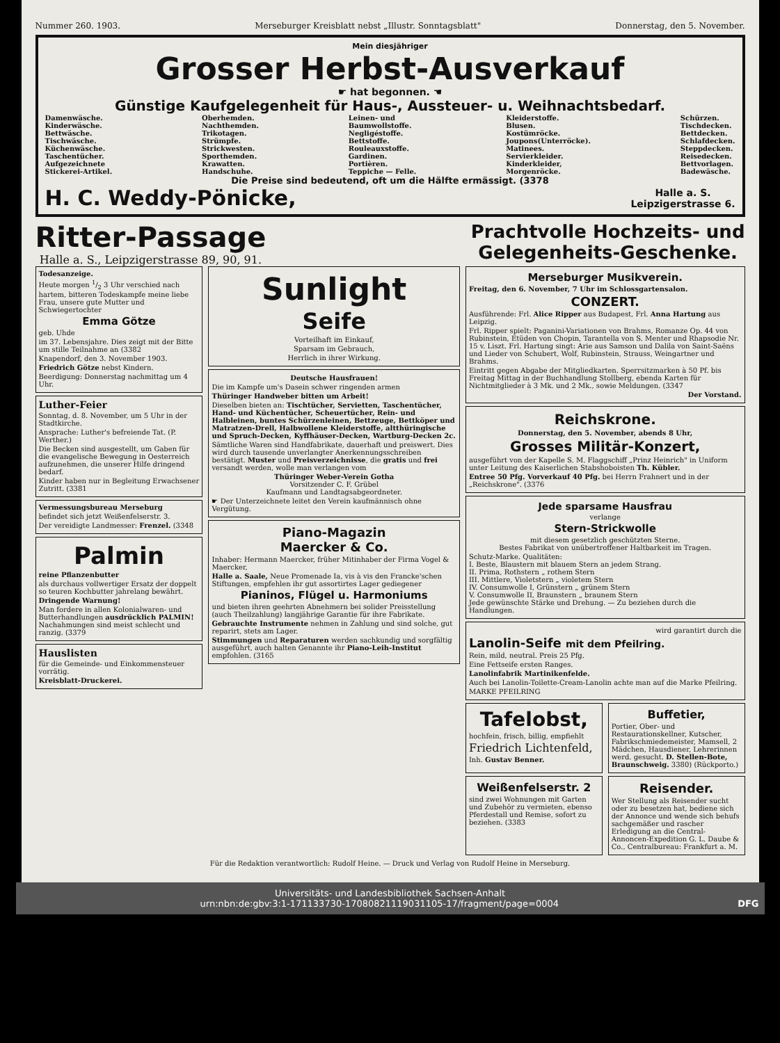Nummer 260. 1903. Merseburger Kreisblatt nebst „Illustr. Sonntagsblatt" Donnerstag, den 5. November.
Mein diesjähriger
Grosser Herbst-Ausverkauf
☛ hat begonnen. ☚
Günstige Kaufgelegenheit für Haus-, Aussteuer- u. Weihnachtsbedarf.
Damenwäsche.
Kinderwäsche.
Bettwäsche.
Tischwäsche.
Küchenwäsche.
Taschentücher.
Aufgezeichnete
Stickerei-Artikel.
Oberhemden.
Nachthemden.
Trikotagen.
Strümpfe.
Strickwesten.
Sporthemden.
Krawatten.
Handschuhe.
Leinen- und
Baumwollstoffe.
Negligéstoffe.
Bettstoffe.
Rouleauxstoffe.
Gardinen.
Portièren.
Teppiche — Felle.
Kleiderstoffe.
Blusen.
Kostümröcke.
Joupons(Unterröcke).
Matinees.
Servierkleider.
Kinderkleider,
Morgenröcke.
Schürzen.
Tischdecken.
Bettdecken.
Schlafdecken.
Steppdecken.
Reisedecken.
Bettvorlagen.
Badewäsche.
Die Preise sind bedeutend, oft um die Hälfte ermässigt. (3378
H. C. Weddy-Pönicke, Halle a. S.
Leipzigerstrasse 6.
Ritter-Passage
Halle a. S., Leipzigerstrasse 89, 90, 91.
Prachtvolle Hochzeits- und
Gelegenheits-Geschenke.
Todesanzeige.
Heute morgen 1/2 3 Uhr verschied nach hartem, bitteren Todeskampfe meine liebe Frau, unsere gute Mutter und Schwiegertochter
Emma Götze
geb. Uhde
im 37. Lebensjahre. Dies zeigt mit der Bitte um stille Teilnahme an (3382
Knapendorf, den 3. November 1903.
Friedrich Götze nebst Kindern.
Beerdigung: Donnerstag nachmittag um 4 Uhr.
Luther-Feier
Sonntag, d. 8. November, um 5 Uhr in der Stadtkirche.
Ansprache: Luther's befreiende Tat. (P. Werther.)
Die Becken sind ausgestellt, um Gaben für die evangelische Bewegung in Oesterreich aufzunehmen, die unserer Hilfe dringend bedarf.
Kinder haben nur in Begleitung Erwachsener Zutritt. (3381
Vermessungsbureau Merseburg
befindet sich jetzt Weißenfelserstr. 3.
Der vereidigte Landmesser: Frenzel. (3348
Palmin
reine Pflanzenbutter
als durchaus vollwertiger Ersatz der doppelt so teuren Kochbutter jahrelang bewährt.
Dringende Warnung!
Man fordere in allen Kolonialwaren- und Butterhandlungen ausdrücklich PALMIN! Nachahmungen sind meist schlecht und ranzig. (3379
Hauslisten
für die Gemeinde- und Einkommensteuer vorrätig.
Kreisblatt-Druckerei.
Sunlight
Seife
Vorteilhaft im Einkauf,
Sparsam im Gebrauch,
Herrlich in ihrer Wirkung.
Deutsche Hausfrauen!
Die im Kampfe um's Dasein schwer ringenden armen
Thüringer Handweber bitten um Arbeit!
Dieselben bieten an: Tischtücher, Servietten, Taschentücher, Hand- und Küchentücher, Scheuertücher, Rein- und Halbleinen, buntes Schürzenleinen, Bettzeuge, Bettköper und Matratzen-Drell, Halbwollene Kleiderstoffe, altthüringische und Spruch-Decken, Kyffhäuser-Decken, Wartburg-Decken 2c.
Sämtliche Waren sind Handfabrikate, dauerhaft und preiswert. Dies wird durch tausende unverlangter Anerkennungsschreiben bestätigt. Muster und Preisverzeichnisse, die gratis und frei versandt werden, wolle man verlangen vom
Thüringer Weber-Verein Gotha
Vorsitzender C. F. Grübel
Kaufmann und Landtagsabgeordneter.
☛ Der Unterzeichnete leitet den Verein kaufmännisch ohne Vergütung.
Piano-Magazin
Maercker & Co.
Inhaber: Hermann Maercker, früher Mitinhaber der Firma Vogel & Maercker,
Halle a. Saale, Neue Promenade Ia, vis à vis den Francke'schen Stiftungen, empfehlen ihr gut assortirtes Lager gediegener
Pianinos, Flügel u. Harmoniums
und bieten ihren geehrten Abnehmern bei solider Preisstellung (auch Theilzahlung) langjährige Garantie für ihre Fabrikate.
Gebrauchte Instrumente nehmen in Zahlung und sind solche, gut reparirt, stets am Lager.
Stimmungen und Reparaturen werden sachkundig und sorgfältig ausgeführt, auch halten Genannte ihr Piano-Leih-Institut empfohlen. (3165
Merseburger Musikverein.
Freitag, den 6. November, 7 Uhr im Schlossgartensalon.
CONZERT.
Ausführende: Frl. Alice Ripper aus Budapest, Frl. Anna Hartung aus Leipzig.
Frl. Ripper spielt: Paganini-Variationen von Brahms, Romanze Op. 44 von Rubinstein, Etüden von Chopin, Tarantella von S. Menter und Rhapsodie Nr. 15 v. Liszt. Frl. Hartung singt: Arie aus Samson und Dalila von Saint-Saëns und Lieder von Schubert, Wolf, Rubinstein, Strauss, Weingartner und Brahms.
Eintritt gegen Abgabe der Mitgliedkarten. Sperrsitzmarken à 50 Pf. bis Freitag Mittag in der Buchhandlung Stollberg, ebenda Karten für Nichtmitglieder à 3 Mk. und 2 Mk., sowie Meldungen. (3347
Der Vorstand.
Reichskrone.
Donnerstag, den 5. November, abends 8 Uhr,
Grosses Militär-Konzert,
ausgeführt von der Kapelle S. M. Flaggschiff „Prinz Heinrich" in Uniform unter Leitung des Kaiserlichen Stabshoboisten Th. Kübler.
Entree 50 Pfg. Vorverkauf 40 Pfg. bei Herrn Frahnert und in der „Reichskrone". (3376
Jede sparsame Hausfrau
verlange
Stern-Strickwolle
mit diesem gesetzlich geschützten Sterne.
Bestes Fabrikat von unübertroffener Haltbarkeit im Tragen.
Schutz-Marke. Qualitäten:
I. Beste, Blaustern mit blauem Stern an jedem Strang.
II. Prima, Rothstern „ rothem Stern
III. Mittlere, Violetstern „ violetem Stern
IV. Consumwolle I, Grünstern „ grünem Stern
V. Consumwolle II, Braunstern „ braunem Stern
Jede gewünschte Stärke und Drehung. — Zu beziehen durch die Handlungen.
wird garantirt durch die
Lanolin-Seife mit dem Pfeilring.
Rein, mild, neutral. Preis 25 Pfg.
Eine Fettseife ersten Ranges.
Lanolinfabrik Martinikenfelde.
Auch bei Lanolin-Toilette-Cream-Lanolin achte man auf die Marke Pfeilring.
MARKE PFEILRING
Tafelobst,
hochfein, frisch, billig, empfiehlt
Friedrich Lichtenfeld,
Inh. Gustav Benner.
Buffetier,
Portier, Ober- und Restaurationskellner, Kutscher, Fabrikschmiedemeister, Mamsell, 2 Mädchen, Hausdiener, Lehrerinnen werd. gesucht. D. Stellen-Bote, Braunschweig. 3380) (Rückporto.)
Weißenfelserstr. 2
sind zwei Wohnungen mit Garten und Zubehör zu vermieten, ebenso Pferdestall und Remise, sofort zu beziehen. (3383
Reisender.
Wer Stellung als Reisender sucht oder zu besetzen hat, bediene sich der Annonce und wende sich behufs sachgemäßer und rascher Erledigung an die Central-Annoncen-Expedition G. L. Daube & Co., Centralbureau: Frankfurt a. M.
Für die Redaktion verantwortlich: Rudolf Heine. — Druck und Verlag von Rudolf Heine in Merseburg.
Universitäts- und Landesbibliothek Sachsen-Anhalt
urn:nbn:de:gbv:3:1-171133730-17080821119031105-17/fragment/page=0004 DFG